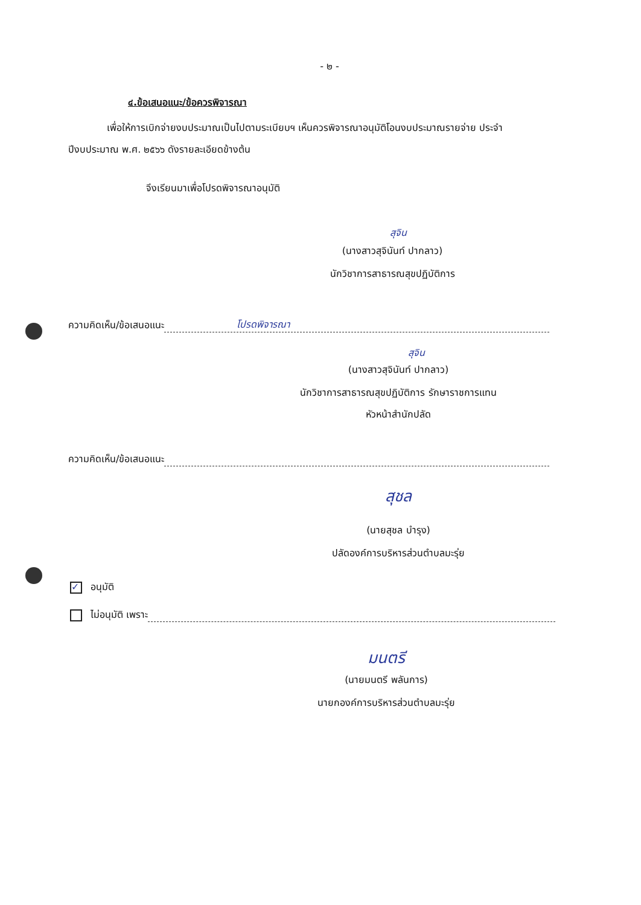- ๒ -
๔.ข้อเสนอแนะ/ข้อควรพิจารณา
เพื่อให้การเบิกจ่ายงบประมาณเป็นไปตามระเบียบฯ เห็นควรพิจารณาอนุมัติโอนงบประมาณรายจ่าย ประจำปีงบประมาณ พ.ศ. ๒๕๖๖ ดังรายละเอียดข้างต้น
จึงเรียนมาเพื่อโปรดพิจารณาอนุมัติ
สุจิน
(นางสาวสุจินันท์ ปากลาว)
นักวิชาการสาธารณสุขปฏิบัติการ
ความคิดเห็น/ข้อเสนอแนะ โปรดพิจารณา
สุจิน
(นางสาวสุจินันท์ ปากลาว)
นักวิชาการสาธารณสุขปฏิบัติการ รักษาราชการแทน
หัวหน้าสำนักปลัด
ความคิดเห็น/ข้อเสนอแนะ
สุชล
(นายสุชล บำรุง)
ปลัดองค์การบริหารส่วนตำบลมะรุ่ย
✓ อนุมัติ
ไม่อนุมัติ เพราะ
มนตรี
(นายมนตรี พลันการ)
นายกองค์การบริหารส่วนตำบลมะรุ่ย